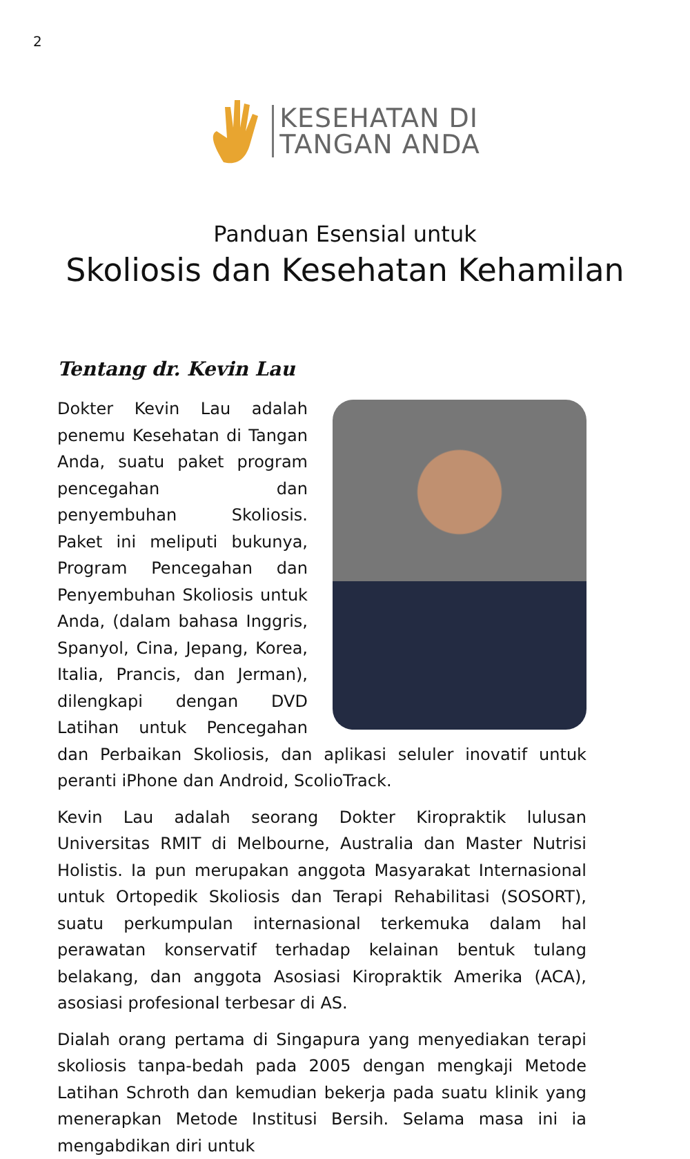2
KESEHATAN DI
TANGAN ANDA
Panduan Esensial untuk
Skoliosis dan Kesehatan Kehamilan
Tentang dr. Kevin Lau
Dokter Kevin Lau adalah penemu Kesehatan di Tangan Anda, suatu paket program pencegahan dan penyembuhan Skoliosis. Paket ini meliputi bukunya, Program Pencegahan dan Penyembuhan Skoliosis untuk Anda, (dalam bahasa Inggris, Spanyol, Cina, Jepang, Korea, Italia, Prancis, dan Jerman), dilengkapi dengan DVD Latihan untuk Pencegahan dan Perbaikan Skoliosis, dan aplikasi seluler inovatif untuk peranti iPhone dan Android, ScolioTrack.
Kevin Lau adalah seorang Dokter Kiropraktik lulusan Universitas RMIT di Melbourne, Australia dan Master Nutrisi Holistis. Ia pun merupakan anggota Masyarakat Internasional untuk Ortopedik Skoliosis dan Terapi Rehabilitasi (SOSORT), suatu perkumpulan internasional terkemuka dalam hal perawatan konservatif terhadap kelainan bentuk tulang belakang, dan anggota Asosiasi Kiropraktik Amerika (ACA), asosiasi profesional terbesar di AS.
Dialah orang pertama di Singapura yang menyediakan terapi skoliosis tanpa-bedah pada 2005 dengan mengkaji Metode Latihan Schroth dan kemudian bekerja pada suatu klinik yang menerapkan Metode Institusi Bersih. Selama masa ini ia mengabdikan diri untuk